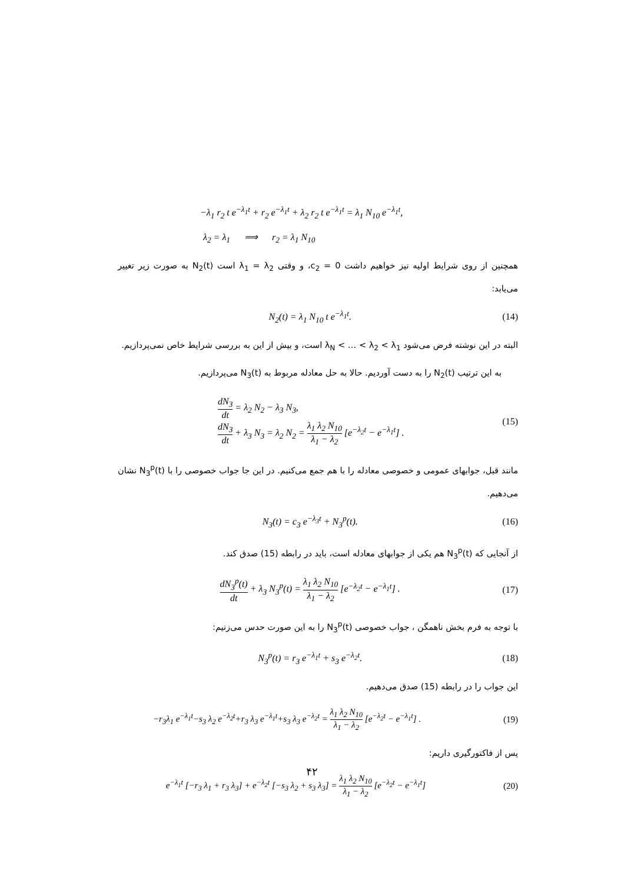−λ<sub>1</sub> r<sub>2</sub> t e<sup>−λ<sub>1</sub>t</sup> + r<sub>2</sub> e<sup>−λ<sub>1</sub>t</sup> + λ<sub>2</sub> r<sub>2</sub> t e<sup>−λ<sub>1</sub>t</sup> = λ<sub>1</sub> N<sub>10</sub> e<sup>−λ<sub>1</sub>t</sup>,
λ<sub>2</sub> = λ<sub>1</sub> ⟹ r<sub>2</sub> = λ<sub>1</sub> N<sub>10</sub>
همچنین از روی شرایط اولیه نیز خواهیم داشت c<sub>2</sub> = 0، و وقتی λ<sub>1</sub> = λ<sub>2</sub> است N<sub>2</sub>(t) به صورت زیر تغییر می‌یابد:
N<sub>2</sub>(t) = λ<sub>1</sub> N<sub>10</sub> t e<sup>−λ<sub>1</sub>t</sup>. (14)
البته در این نوشته فرض می‌شود λ<sub>N</sub> < … < λ<sub>2</sub> < λ<sub>1</sub> است، و بیش از این به بررسی شرایط خاص نمی‌پردازیم.
به این ترتیب N<sub>2</sub>(t) را به دست آوردیم. حالا به حل معادله مربوط به N<sub>3</sub>(t) می‌پردازیم.
dN<sub>3</sub> dt = λ<sub>2</sub> N<sub>2</sub> − λ<sub>3</sub> N<sub>3</sub>,
dN<sub>3</sub> dt + λ<sub>3</sub> N<sub>3</sub> = λ<sub>2</sub> N<sub>2</sub> = λ<sub>1</sub> λ<sub>2</sub> N<sub>10</sub> λ<sub>1</sub> − λ<sub>2</sub> [e<sup>−λ<sub>2</sub>t</sup> − e<sup>−λ<sub>1</sub>t</sup>] . (15)
مانند قبل، جوابهای عمومی و خصوصی معادله را با هم جمع می‌کنیم. در این جا جواب خصوصی را با N<sub>3</sub><sup>p</sup>(t) نشان می‌دهیم.
N<sub>3</sub>(t) = c<sub>3</sub> e<sup>−λ<sub>3</sub>t</sup> + N<sub>3</sub><sup>p</sup>(t). (16)
از آنجایی که N<sub>3</sub><sup>p</sup>(t) هم یکی از جوابهای معادله است، باید در رابطه (15) صدق کند.
dN<sub>3</sub><sup>p</sup>(t) dt + λ<sub>3</sub> N<sub>3</sub><sup>p</sup>(t) = λ<sub>1</sub> λ<sub>2</sub> N<sub>10</sub> λ<sub>1</sub> − λ<sub>2</sub> [e<sup>−λ<sub>2</sub>t</sup> − e<sup>−λ<sub>1</sub>t</sup>] . (17)
با توجه به فرم بخش ناهمگن ، جواب خصوصی N<sub>3</sub><sup>p</sup>(t) را به این صورت حدس می‌زنیم:
N<sub>3</sub><sup>p</sup>(t) = r<sub>3</sub> e<sup>−λ<sub>1</sub>t</sup> + s<sub>3</sub> e<sup>−λ<sub>2</sub>t</sup>. (18)
این جواب را در رابطه (15) صدق می‌دهیم.
−r<sub>3</sub>λ<sub>1</sub> e<sup>−λ<sub>1</sub>t</sup>−s<sub>3</sub> λ<sub>2</sub> e<sup>−λ<sub>2</sub>t</sup>+r<sub>3</sub> λ<sub>3</sub> e<sup>−λ<sub>1</sub>t</sup>+s<sub>3</sub> λ<sub>3</sub> e<sup>−λ<sub>2</sub>t</sup> = λ<sub>1</sub> λ<sub>2</sub> N<sub>10</sub> λ<sub>1</sub> − λ<sub>2</sub> [e<sup>−λ<sub>2</sub>t</sup> − e<sup>−λ<sub>1</sub>t</sup>] . (19)
پس از فاکتورگیری داریم:
e<sup>−λ<sub>1</sub>t</sup> [−r<sub>3</sub> λ<sub>1</sub> + r<sub>3</sub> λ<sub>3</sub>] + e<sup>−λ<sub>2</sub>t</sup> [−s<sub>3</sub> λ<sub>2</sub> + s<sub>3</sub> λ<sub>3</sub>] = λ<sub>1</sub> λ<sub>2</sub> N<sub>10</sub> λ<sub>1</sub> − λ<sub>2</sub> [e<sup>−λ<sub>2</sub>t</sup> − e<sup>−λ<sub>1</sub>t</sup>] (20)
۴۲